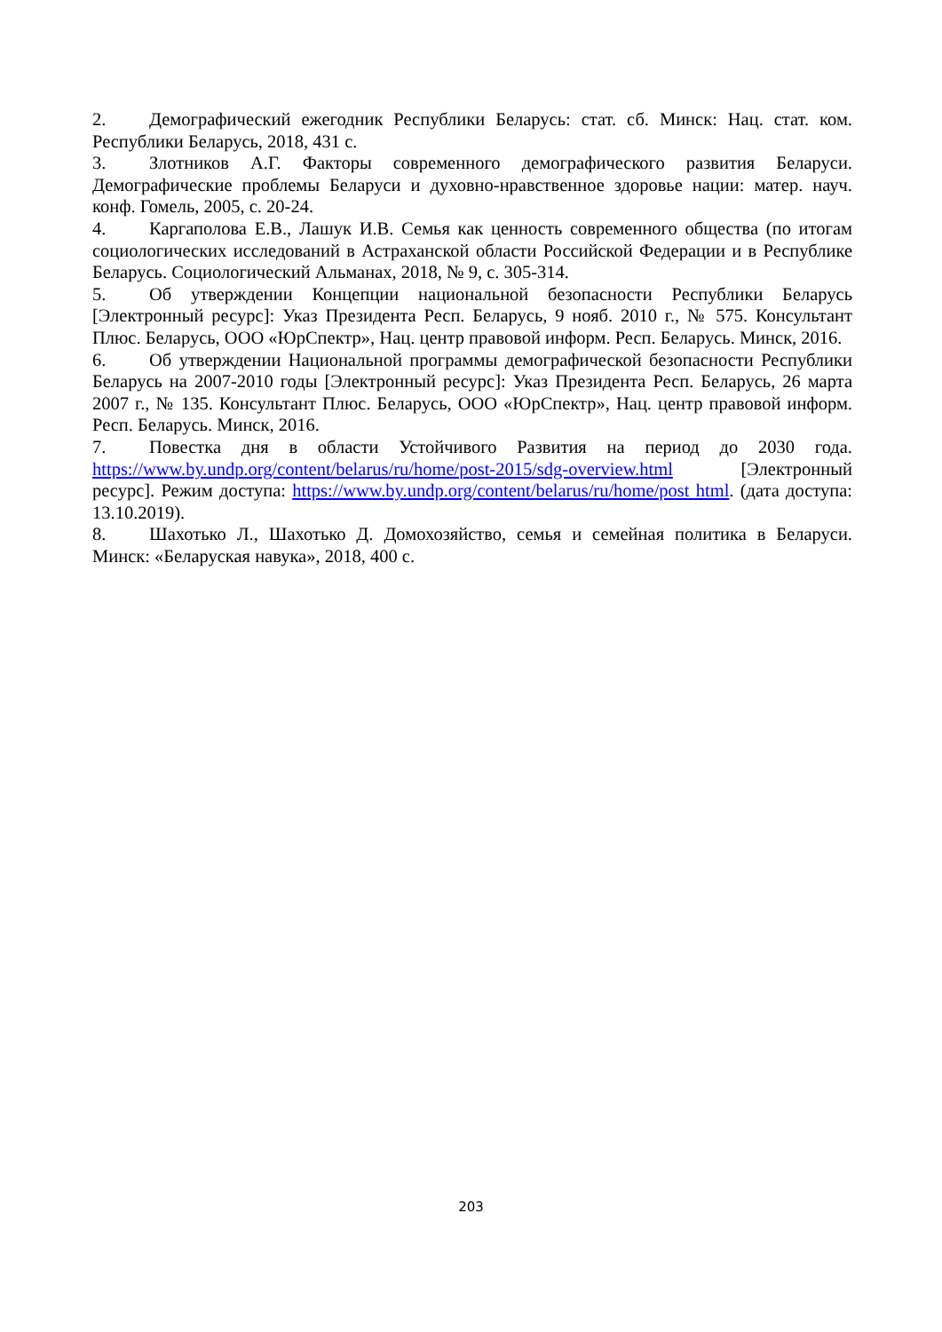2. Демографический ежегодник Республики Беларусь: стат. сб. Минск: Нац. стат. ком. Республики Беларусь, 2018, 431 с.
3. Злотников А.Г. Факторы современного демографического развития Беларуси. Демографические проблемы Беларуси и духовно-нравственное здоровье нации: матер. науч. конф. Гомель, 2005, с. 20-24.
4. Каргаполова Е.В., Лашук И.В. Семья как ценность современного общества (по итогам социологических исследований в Астраханской области Российской Федерации и в Республике Беларусь. Социологический Альманах, 2018, № 9, с. 305-314.
5. Об утверждении Концепции национальной безопасности Республики Беларусь [Электронный ресурс]: Указ Президента Респ. Беларусь, 9 нояб. 2010 г., № 575. Консультант Плюс. Беларусь, ООО «ЮрСпектр», Нац. центр правовой информ. Респ. Беларусь. Минск, 2016.
6. Об утверждении Национальной программы демографической безопасности Республики Беларусь на 2007-2010 годы [Электронный ресурс]: Указ Президента Респ. Беларусь, 26 марта 2007 г., № 135. Консультант Плюс. Беларусь, ООО «ЮрСпектр», Нац. центр правовой информ. Респ. Беларусь. Минск, 2016.
7. Повестка дня в области Устойчивого Развития на период до 2030 года. https://www.by.undp.org/content/belarus/ru/home/post-2015/sdg-overview.html [Электронный ресурс]. Режим доступа: https://www.by.undp.org/content/belarus/ru/home/post html. (дата доступа: 13.10.2019).
8. Шахотько Л., Шахотько Д. Домохозяйство, семья и семейная политика в Беларуси. Минск: «Беларуская навука», 2018, 400 с.
203